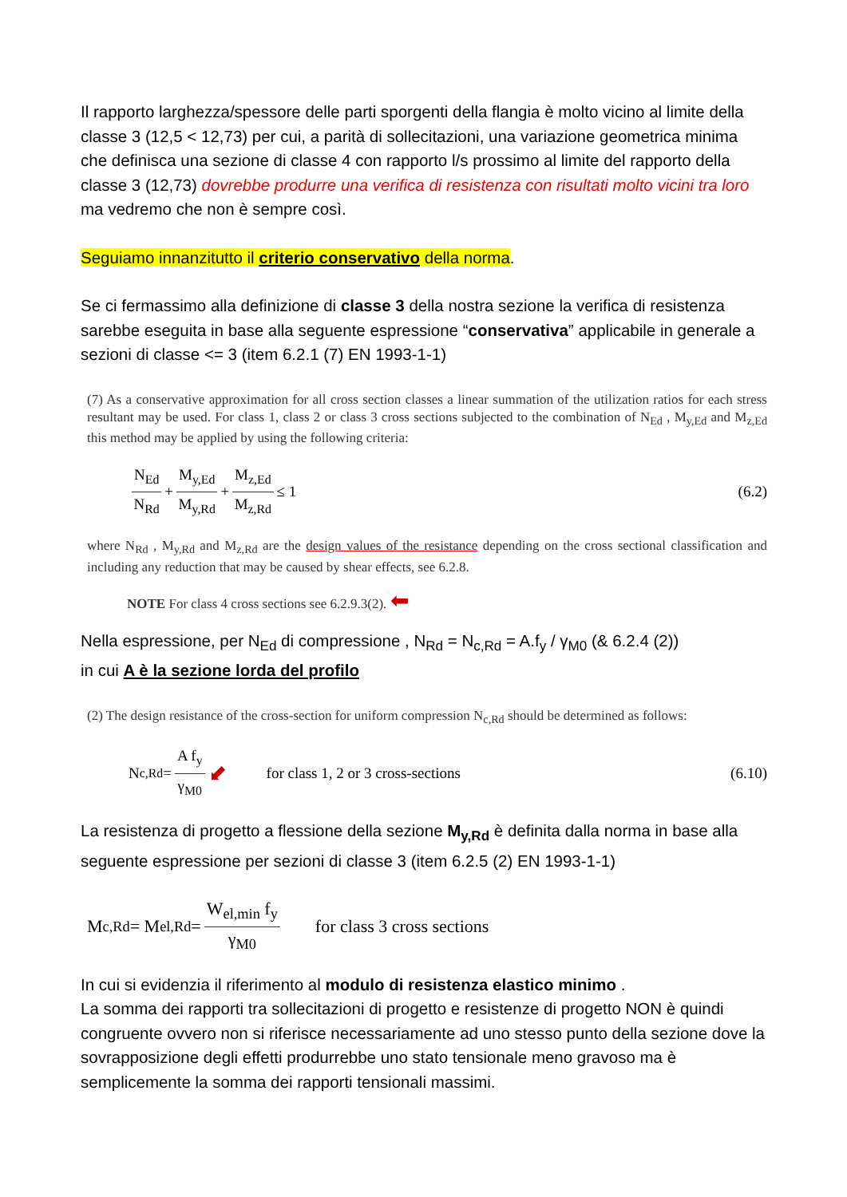Il rapporto larghezza/spessore delle parti sporgenti della flangia è molto vicino al limite della classe 3 (12,5 < 12,73) per cui, a parità di sollecitazioni, una variazione geometrica minima che definisca una sezione di classe 4 con rapporto l/s prossimo al limite del rapporto della classe 3 (12,73) dovrebbe produrre una verifica di resistenza con risultati molto vicini tra loro ma vedremo che non è sempre così.
Seguiamo innanzitutto il criterio conservativo della norma.
Se ci fermassimo alla definizione di classe 3 della nostra sezione la verifica di resistenza sarebbe eseguita in base alla seguente espressione “conservativa” applicabile in generale a sezioni di classe <= 3 (item 6.2.1 (7) EN 1993-1-1)
(7) As a conservative approximation for all cross section classes a linear summation of the utilization ratios for each stress resultant may be used. For class 1, class 2 or class 3 cross sections subjected to the combination of N<sub>Ed</sub> , M<sub>y,Ed</sub> and M<sub>z,Ed</sub> this method may be applied by using the following criteria:
N<sub>Ed</sub> N<sub>Rd</sub> + M<sub>y,Ed</sub> M<sub>y,Rd</sub> + M<sub>z,Ed</sub> M<sub>z,Rd</sub> ≤ 1 (6.2)
where N<sub>Rd</sub> , M<sub>y,Rd</sub> and M<sub>z,Rd</sub> are the design values of the resistance depending on the cross sectional classification and including any reduction that may be caused by shear effects, see 6.2.8.
NOTE For class 4 cross sections see 6.2.9.3(2). ⬅
Nella espressione, per N<sub>Ed</sub> di compressione , N<sub>Rd</sub> = N<sub>c,Rd</sub> = A.f<sub>y</sub> / γ<sub>M0</sub> (& 6.2.4 (2))
in cui A è la sezione lorda del profilo
(2) The design resistance of the cross-section for uniform compression N<sub>c,Rd</sub> should be determined as follows:
N<sub>c,Rd</sub> = A f<sub>y</sub> γ<sub>M0</sub> ⬋ for class 1, 2 or 3 cross-sections (6.10)
La resistenza di progetto a flessione della sezione M<sub>y,Rd</sub> è definita dalla norma in base alla seguente espressione per sezioni di classe 3 (item 6.2.5 (2) EN 1993-1-1)
M<sub>c,Rd</sub> = M<sub>el,Rd</sub> = W<sub>el,min</sub> f<sub>y</sub> γ<sub>M0</sub> for class 3 cross sections
In cui si evidenzia il riferimento al modulo di resistenza elastico minimo .
La somma dei rapporti tra sollecitazioni di progetto e resistenze di progetto NON è quindi congruente ovvero non si riferisce necessariamente ad uno stesso punto della sezione dove la sovrapposizione degli effetti produrrebbe uno stato tensionale meno gravoso ma è semplicemente la somma dei rapporti tensionali massimi.